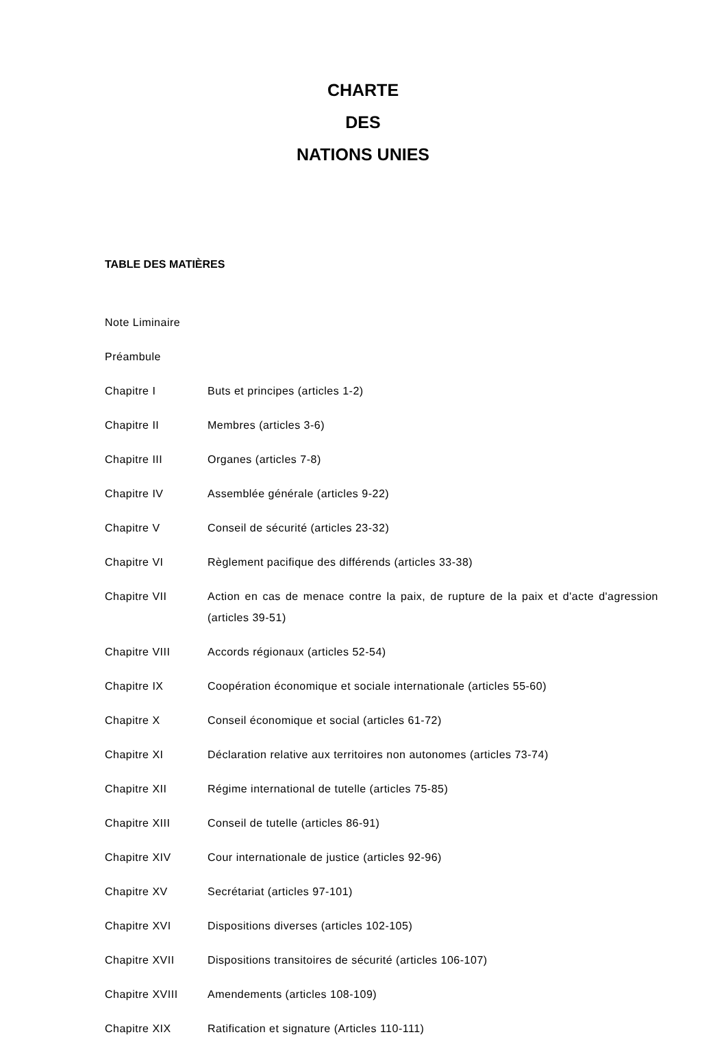CHARTE
DES
NATIONS UNIES
TABLE DES MATIÈRES
| Note Liminaire | |
| Préambule | |
| Chapitre I | Buts et principes (articles 1-2) |
| Chapitre II | Membres (articles 3-6) |
| Chapitre III | Organes (articles 7-8) |
| Chapitre IV | Assemblée générale (articles 9-22) |
| Chapitre V | Conseil de sécurité (articles 23-32) |
| Chapitre VI | Règlement pacifique des différends (articles 33-38) |
| Chapitre VII | Action en cas de menace contre la paix, de rupture de la paix et d'acte d'agression (articles 39-51) |
| Chapitre VIII | Accords régionaux (articles 52-54) |
| Chapitre IX | Coopération économique et sociale internationale (articles 55-60) |
| Chapitre X | Conseil économique et social (articles 61-72) |
| Chapitre XI | Déclaration relative aux territoires non autonomes (articles 73-74) |
| Chapitre XII | Régime international de tutelle (articles 75-85) |
| Chapitre XIII | Conseil de tutelle (articles 86-91) |
| Chapitre XIV | Cour internationale de justice (articles 92-96) |
| Chapitre XV | Secrétariat (articles 97-101) |
| Chapitre XVI | Dispositions diverses (articles 102-105) |
| Chapitre XVII | Dispositions transitoires de sécurité (articles 106-107) |
| Chapitre XVIII | Amendements (articles 108-109) |
| Chapitre XIX | Ratification et signature (Articles 110-111) |